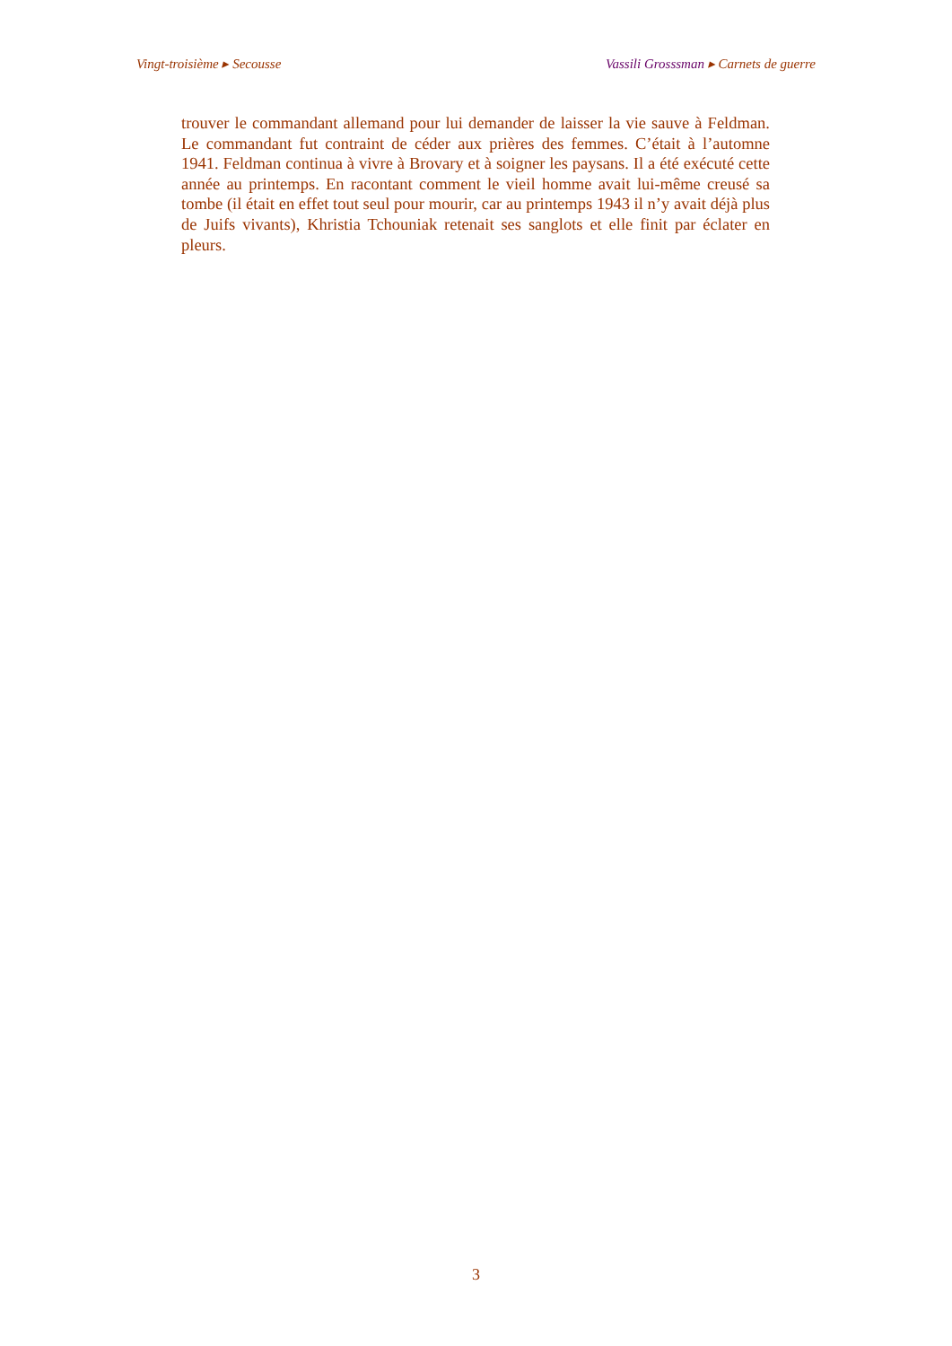Vingt-troisième ▸ Secousse Vassili Grosssman ▸ Carnets de guerre
trouver le commandant allemand pour lui demander de laisser la vie sauve à Feldman. Le commandant fut contraint de céder aux prières des femmes. C’était à l’automne 1941. Feldman continua à vivre à Brovary et à soigner les paysans. Il a été exécuté cette année au printemps. En racontant comment le vieil homme avait lui-même creusé sa tombe (il était en effet tout seul pour mourir, car au printemps 1943 il n’y avait déjà plus de Juifs vivants), Khristia Tchouniak retenait ses sanglots et elle finit par éclater en pleurs.
3